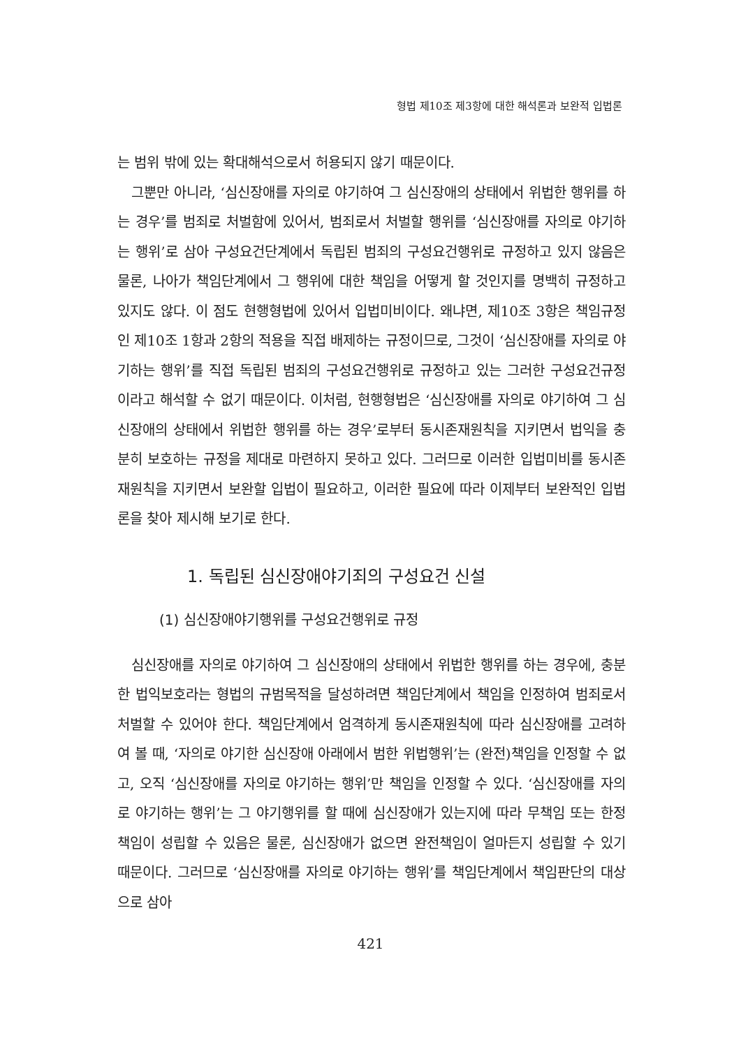형법 제10조 제3항에 대한 해석론과 보완적 입법론
는 범위 밖에 있는 확대해석으로서 허용되지 않기 때문이다.
그뿐만 아니라, ‘심신장애를 자의로 야기하여 그 심신장애의 상태에서 위법한 행위를 하는 경우’를 범죄로 처벌함에 있어서, 범죄로서 처벌할 행위를 ‘심신장애를 자의로 야기하는 행위’로 삼아 구성요건단계에서 독립된 범죄의 구성요건행위로 규정하고 있지 않음은 물론, 나아가 책임단계에서 그 행위에 대한 책임을 어떻게 할 것인지를 명백히 규정하고 있지도 않다. 이 점도 현행형법에 있어서 입법미비이다. 왜냐면, 제10조 3항은 책임규정인 제10조 1항과 2항의 적용을 직접 배제하는 규정이므로, 그것이 ‘심신장애를 자의로 야기하는 행위’를 직접 독립된 범죄의 구성요건행위로 규정하고 있는 그러한 구성요건규정이라고 해석할 수 없기 때문이다. 이처럼, 현행형법은 ‘심신장애를 자의로 야기하여 그 심신장애의 상태에서 위법한 행위를 하는 경우’로부터 동시존재원칙을 지키면서 법익을 충분히 보호하는 규정을 제대로 마련하지 못하고 있다. 그러므로 이러한 입법미비를 동시존재원칙을 지키면서 보완할 입법이 필요하고, 이러한 필요에 따라 이제부터 보완적인 입법론을 찾아 제시해 보기로 한다.
1. 독립된 심신장애야기죄의 구성요건 신설
(1) 심신장애야기행위를 구성요건행위로 규정
심신장애를 자의로 야기하여 그 심신장애의 상태에서 위법한 행위를 하는 경우에, 충분한 법익보호라는 형법의 규범목적을 달성하려면 책임단계에서 책임을 인정하여 범죄로서 처벌할 수 있어야 한다. 책임단계에서 엄격하게 동시존재원칙에 따라 심신장애를 고려하여 볼 때, ‘자의로 야기한 심신장애 아래에서 범한 위법행위’는 (완전)책임을 인정할 수 없고, 오직 ‘심신장애를 자의로 야기하는 행위’만 책임을 인정할 수 있다. ‘심신장애를 자의로 야기하는 행위’는 그 야기행위를 할 때에 심신장애가 있는지에 따라 무책임 또는 한정책임이 성립할 수 있음은 물론, 심신장애가 없으면 완전책임이 얼마든지 성립할 수 있기 때문이다. 그러므로 ‘심신장애를 자의로 야기하는 행위’를 책임단계에서 책임판단의 대상으로 삼아
421